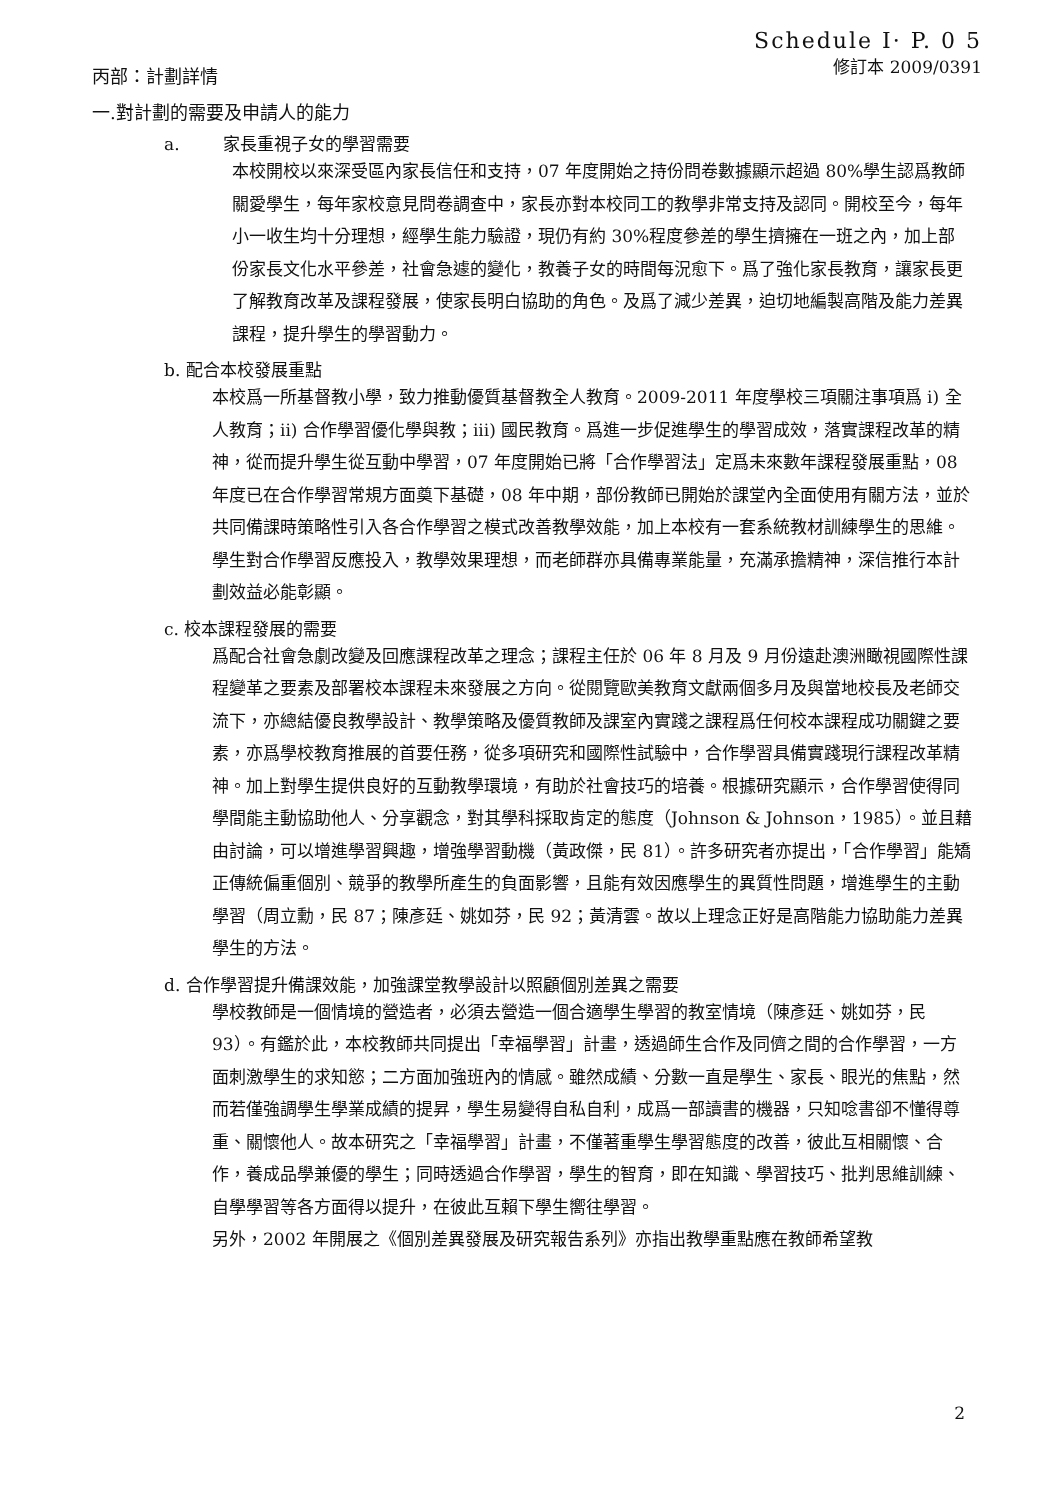Schedule I· P. 0 5
修訂本 2009/0391
丙部：計劃詳情
一.對計劃的需要及申請人的能力
a. 家長重視子女的學習需要
本校開校以來深受區內家長信任和支持，07 年度開始之持份問卷數據顯示超過 80%學生認爲教師關愛學生，每年家校意見問卷調查中，家長亦對本校同工的教學非常支持及認同。開校至今，每年小一收生均十分理想，經學生能力驗證，現仍有約 30%程度參差的學生擠擁在一班之內，加上部份家長文化水平參差，社會急遽的變化，教養子女的時間每況愈下。爲了強化家長教育，讓家長更了解教育改革及課程發展，使家長明白協助的角色。及爲了減少差異，迫切地編製高階及能力差異課程，提升學生的學習動力。
b. 配合本校發展重點
本校爲一所基督教小學，致力推動優質基督教全人教育。2009-2011 年度學校三項關注事項爲 i) 全人教育；ii) 合作學習優化學與教；iii) 國民教育。爲進一步促進學生的學習成效，落實課程改革的精神，從而提升學生從互動中學習，07 年度開始已將「合作學習法」定爲未來數年課程發展重點，08 年度已在合作學習常規方面奠下基礎，08 年中期，部份教師已開始於課堂內全面使用有關方法，並於共同備課時策略性引入各合作學習之模式改善教學效能，加上本校有一套系統教材訓練學生的思維。學生對合作學習反應投入，教學效果理想，而老師群亦具備專業能量，充滿承擔精神，深信推行本計劃效益必能彰顯。
c. 校本課程發展的需要
爲配合社會急劇改變及回應課程改革之理念；課程主任於 06 年 8 月及 9 月份遠赴澳洲瞰視國際性課程變革之要素及部署校本課程未來發展之方向。從閱覽歐美教育文獻兩個多月及與當地校長及老師交流下，亦總結優良教學設計、教學策略及優質教師及課室內實踐之課程爲任何校本課程成功關鍵之要素，亦爲學校教育推展的首要任務，從多項研究和國際性試驗中，合作學習具備實踐現行課程改革精神。加上對學生提供良好的互動教學環境，有助於社會技巧的培養。根據研究顯示，合作學習使得同學間能主動協助他人、分享觀念，對其學科採取肯定的態度（Johnson & Johnson，1985）。並且藉由討論，可以增進學習興趣，增強學習動機（黃政傑，民 81）。許多研究者亦提出，「合作學習」能矯正傳統偏重個別、競爭的教學所產生的負面影響，且能有效因應學生的異質性問題，增進學生的主動學習（周立勳，民 87；陳彥廷、姚如芬，民 92；黃清雲。故以上理念正好是高階能力協助能力差異學生的方法。
d. 合作學習提升備課效能，加強課堂教學設計以照顧個別差異之需要
學校教師是一個情境的營造者，必須去營造一個合適學生學習的教室情境（陳彥廷、姚如芬，民 93）。有鑑於此，本校教師共同提出「幸福學習」計畫，透過師生合作及同儕之間的合作學習，一方面刺激學生的求知慾；二方面加強班內的情感。雖然成績、分數一直是學生、家長、眼光的焦點，然而若僅強調學生學業成績的提昇，學生易變得自私自利，成爲一部讀書的機器，只知唸書卻不懂得尊重、關懷他人。故本研究之「幸福學習」計畫，不僅著重學生學習態度的改善，彼此互相關懷、合作，養成品學兼優的學生；同時透過合作學習，學生的智育，即在知識、學習技巧、批判思維訓練、自學學習等各方面得以提升，在彼此互賴下學生嚮往學習。
另外，2002 年開展之《個別差異發展及研究報告系列》亦指出教學重點應在教師希望教
2